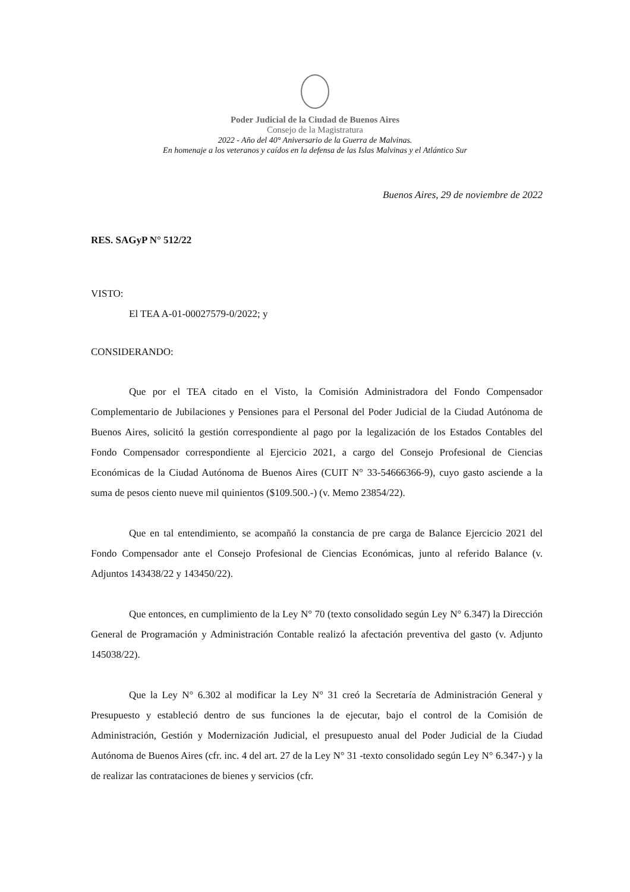Poder Judicial de la Ciudad de Buenos Aires
Consejo de la Magistratura
2022 - Año del 40° Aniversario de la Guerra de Malvinas.
En homenaje a los veteranos y caídos en la defensa de las Islas Malvinas y el Atlántico Sur
Buenos Aires, 29 de noviembre de 2022
RES. SAGyP N° 512/22
VISTO:
El TEA A-01-00027579-0/2022; y
CONSIDERANDO:
Que por el TEA citado en el Visto, la Comisión Administradora del Fondo Compensador Complementario de Jubilaciones y Pensiones para el Personal del Poder Judicial de la Ciudad Autónoma de Buenos Aires, solicitó la gestión correspondiente al pago por la legalización de los Estados Contables del Fondo Compensador correspondiente al Ejercicio 2021, a cargo del Consejo Profesional de Ciencias Económicas de la Ciudad Autónoma de Buenos Aires (CUIT N° 33-54666366-9), cuyo gasto asciende a la suma de pesos ciento nueve mil quinientos ($109.500.-) (v. Memo 23854/22).
Que en tal entendimiento, se acompañó la constancia de pre carga de Balance Ejercicio 2021 del Fondo Compensador ante el Consejo Profesional de Ciencias Económicas, junto al referido Balance (v. Adjuntos 143438/22 y 143450/22).
Que entonces, en cumplimiento de la Ley N° 70 (texto consolidado según Ley N° 6.347) la Dirección General de Programación y Administración Contable realizó la afectación preventiva del gasto (v. Adjunto 145038/22).
Que la Ley N° 6.302 al modificar la Ley N° 31 creó la Secretaría de Administración General y Presupuesto y estableció dentro de sus funciones la de ejecutar, bajo el control de la Comisión de Administración, Gestión y Modernización Judicial, el presupuesto anual del Poder Judicial de la Ciudad Autónoma de Buenos Aires (cfr. inc. 4 del art. 27 de la Ley N° 31 -texto consolidado según Ley N° 6.347-) y la de realizar las contrataciones de bienes y servicios (cfr.